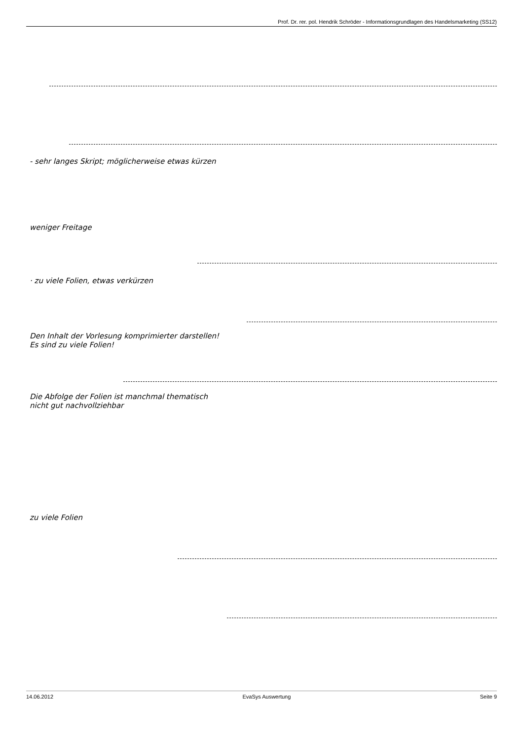Prof. Dr. rer. pol. Hendrik Schröder - Informationsgrundlagen des Handelsmarketing (SS12)
- sehr langes Skript; möglicherweise etwas kürzen
weniger Freitage
· zu viele Folien, etwas verkürzen
Den Inhalt der Vorlesung komprimierter darstellen!
Es sind zu viele Folien!
Die Abfolge der Folien ist manchmal thematisch
nicht gut nachvollziehbar
zu viele Folien
14.06.2012 EvaSys Auswertung Seite 9